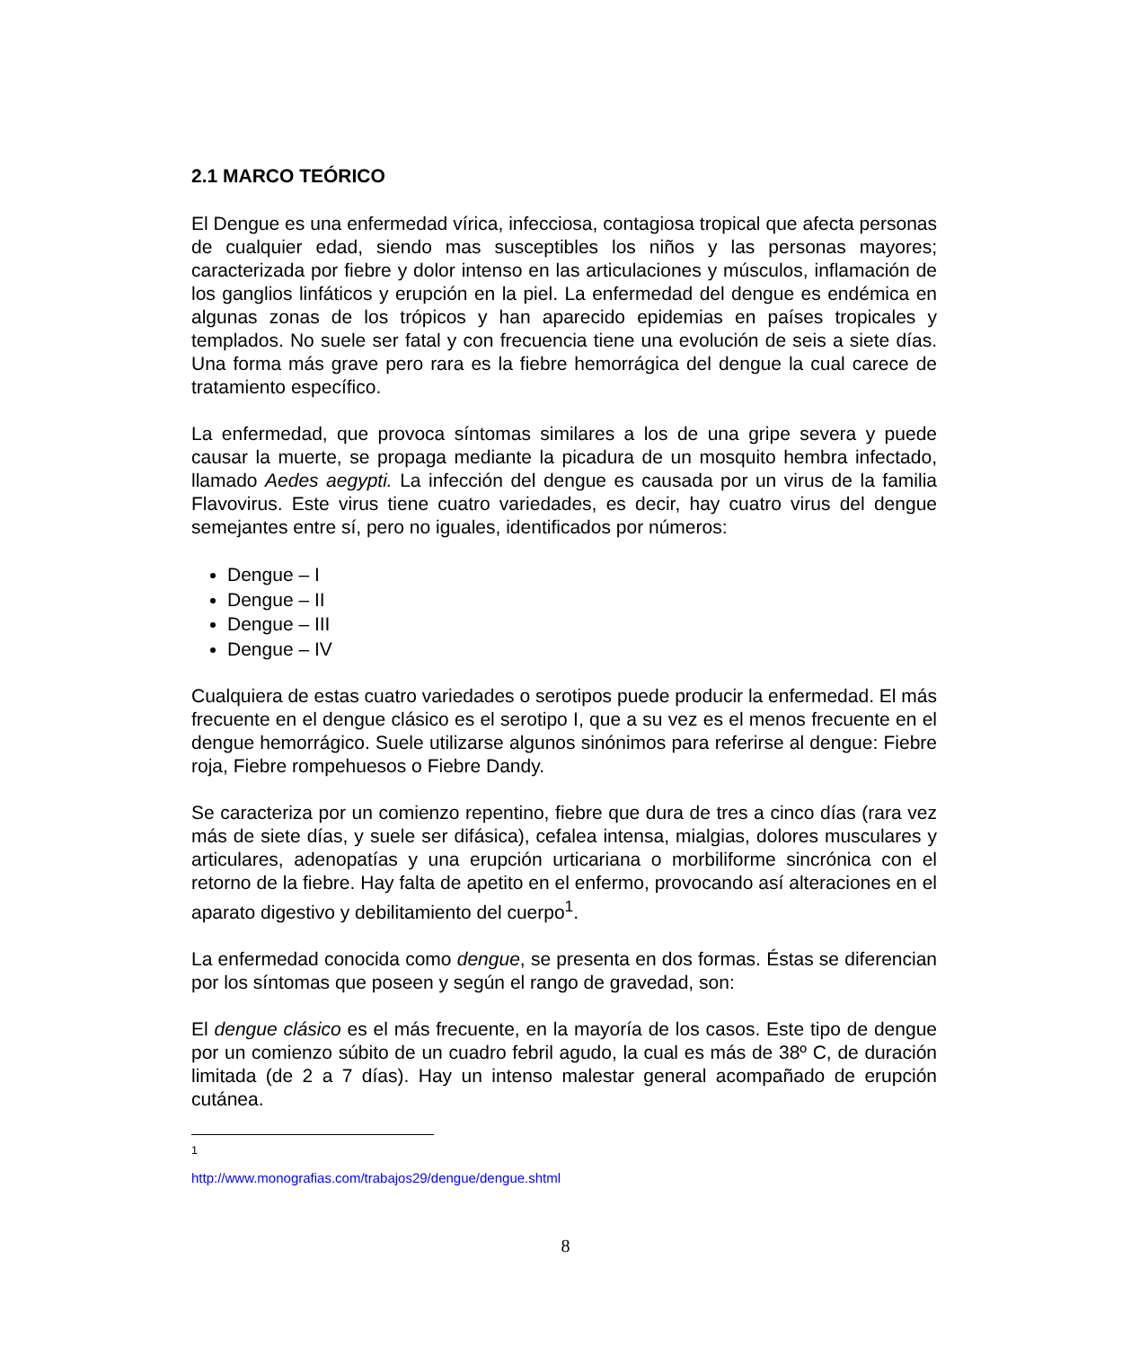2.1 MARCO TEÓRICO
El Dengue es una enfermedad vírica, infecciosa, contagiosa tropical que afecta personas de cualquier edad, siendo mas susceptibles los niños y las personas mayores; caracterizada por fiebre y dolor intenso en las articulaciones y músculos, inflamación de los ganglios linfáticos y erupción en la piel. La enfermedad del dengue es endémica en algunas zonas de los trópicos y han aparecido epidemias en países tropicales y templados. No suele ser fatal y con frecuencia tiene una evolución de seis a siete días. Una forma más grave pero rara es la fiebre hemorrágica del dengue la cual carece de tratamiento específico.
La enfermedad, que provoca síntomas similares a los de una gripe severa y puede causar la muerte, se propaga mediante la picadura de un mosquito hembra infectado, llamado Aedes aegypti. La infección del dengue es causada por un virus de la familia Flavovirus. Este virus tiene cuatro variedades, es decir, hay cuatro virus del dengue semejantes entre sí, pero no iguales, identificados por números:
Dengue – I
Dengue – II
Dengue – III
Dengue – IV
Cualquiera de estas cuatro variedades o serotipos puede producir la enfermedad. El más frecuente en el dengue clásico es el serotipo I, que a su vez es el menos frecuente en el dengue hemorrágico. Suele utilizarse algunos sinónimos para referirse al dengue: Fiebre roja, Fiebre rompehuesos o Fiebre Dandy.
Se caracteriza por un comienzo repentino, fiebre que dura de tres a cinco días (rara vez más de siete días, y suele ser difásica), cefalea intensa, mialgias, dolores musculares y articulares, adenopatías y una erupción urticariana o morbiliforme sincrónica con el retorno de la fiebre. Hay falta de apetito en el enfermo, provocando así alteraciones en el aparato digestivo y debilitamiento del cuerpo<sup>1</sup>.
La enfermedad conocida como dengue, se presenta en dos formas. Éstas se diferencian por los síntomas que poseen y según el rango de gravedad, son:
El dengue clásico es el más frecuente, en la mayoría de los casos. Este tipo de dengue por un comienzo súbito de un cuadro febril agudo, la cual es más de 38º C, de duración limitada (de 2 a 7 días). Hay un intenso malestar general acompañado de erupción cutánea.
<sup>1</sup> http://www.monografias.com/trabajos29/dengue/dengue.shtml
8